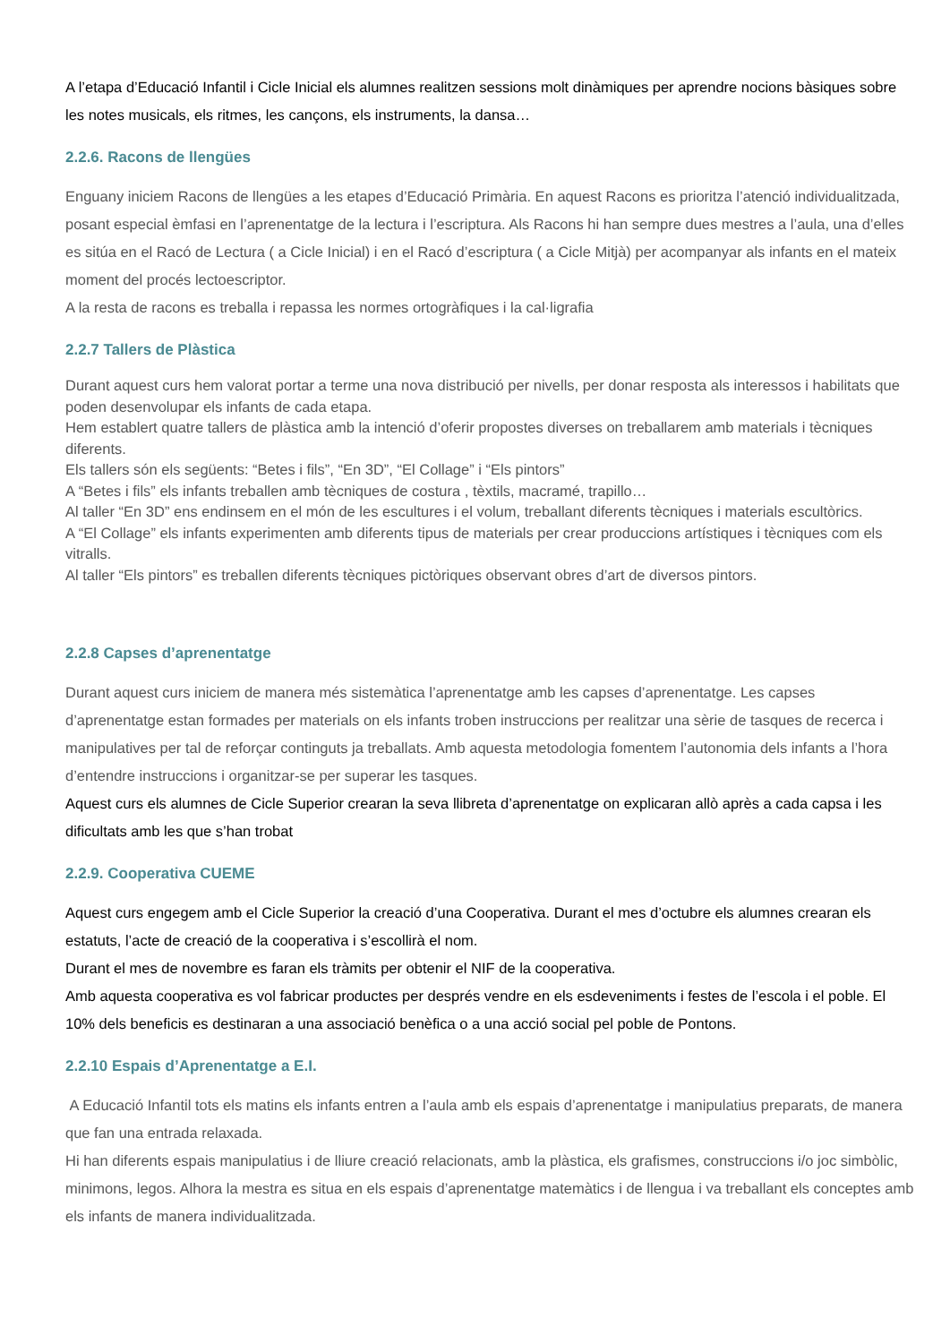A l’etapa d’Educació Infantil i Cicle Inicial els alumnes realitzen sessions molt dinàmiques per aprendre nocions bàsiques sobre les notes musicals, els ritmes, les cançons, els instruments, la dansa…
2.2.6. Racons de llengües
Enguany iniciem Racons de llengües a les etapes d’Educació Primària. En aquest Racons es prioritza l’atenció individualitzada, posant especial èmfasi en l’aprenentatge de la lectura i l’escriptura. Als Racons hi han sempre dues mestres a l’aula, una d’elles es sitúa en el Racó de Lectura ( a Cicle Inicial) i en el Racó d’escriptura ( a Cicle Mitjà) per acompanyar als infants en el mateix moment del procés lectoescriptor.
A la resta de racons es treballa i repassa les normes ortogràfiques i la cal·ligrafia
2.2.7 Tallers de Plàstica
Durant aquest curs hem valorat portar a terme una nova distribució per nivells, per donar resposta als interessos i habilitats que poden desenvolupar els infants de cada etapa.
Hem establert quatre tallers de plàstica amb la intenció d’oferir propostes diverses on treballarem amb materials i tècniques diferents.
Els tallers són els següents: “Betes i fils”, “En 3D”, “El Collage” i “Els pintors”
A “Betes i fils” els infants treballen amb tècniques de costura , tèxtils, macramé, trapillo…
Al taller “En 3D” ens endinsem en el món de les escultures i el volum, treballant diferents tècniques i materials escultòrics.
A “El Collage” els infants experimenten amb diferents tipus de materials per crear produccions artístiques i tècniques com els vitralls.
Al taller “Els pintors” es treballen diferents tècniques pictòriques observant obres d’art de diversos pintors.
2.2.8 Capses d’aprenentatge
Durant aquest curs iniciem de manera més sistemàtica l’aprenentatge amb les capses d’aprenentatge. Les capses d’aprenentatge estan formades per materials on els infants troben instruccions per realitzar una sèrie de tasques de recerca i manipulatives per tal de reforçar continguts ja treballats. Amb aquesta metodologia fomentem l’autonomia dels infants a l’hora d’entendre instruccions i organitzar-se per superar les tasques.
Aquest curs els alumnes de Cicle Superior crearan la seva llibreta d’aprenentatge on explicaran allò après a cada capsa i les dificultats amb les que s’han trobat
2.2.9. Cooperativa CUEME
Aquest curs engegem amb el Cicle Superior la creació d’una Cooperativa. Durant el mes d’octubre els alumnes crearan els estatuts, l’acte de creació de la cooperativa i s’escollirà el nom.
Durant el mes de novembre es faran els tràmits per obtenir el NIF de la cooperativa.
Amb aquesta cooperativa es vol fabricar productes per després vendre en els esdeveniments i festes de l’escola i el poble. El 10% dels beneficis es destinaran a una associació benèfica o a una acció social pel poble de Pontons.
2.2.10 Espais d’Aprenentatge a E.I.
A Educació Infantil tots els matins els infants entren a l’aula amb els espais d’aprenentatge i manipulatius preparats, de manera que fan una entrada relaxada.
Hi han diferents espais manipulatius i de lliure creació relacionats, amb la plàstica, els grafismes, construccions i/o joc simbòlic, minimons, legos. Alhora la mestra es situa en els espais d’aprenentatge matemàtics i de llengua i va treballant els conceptes amb els infants de manera individualitzada.